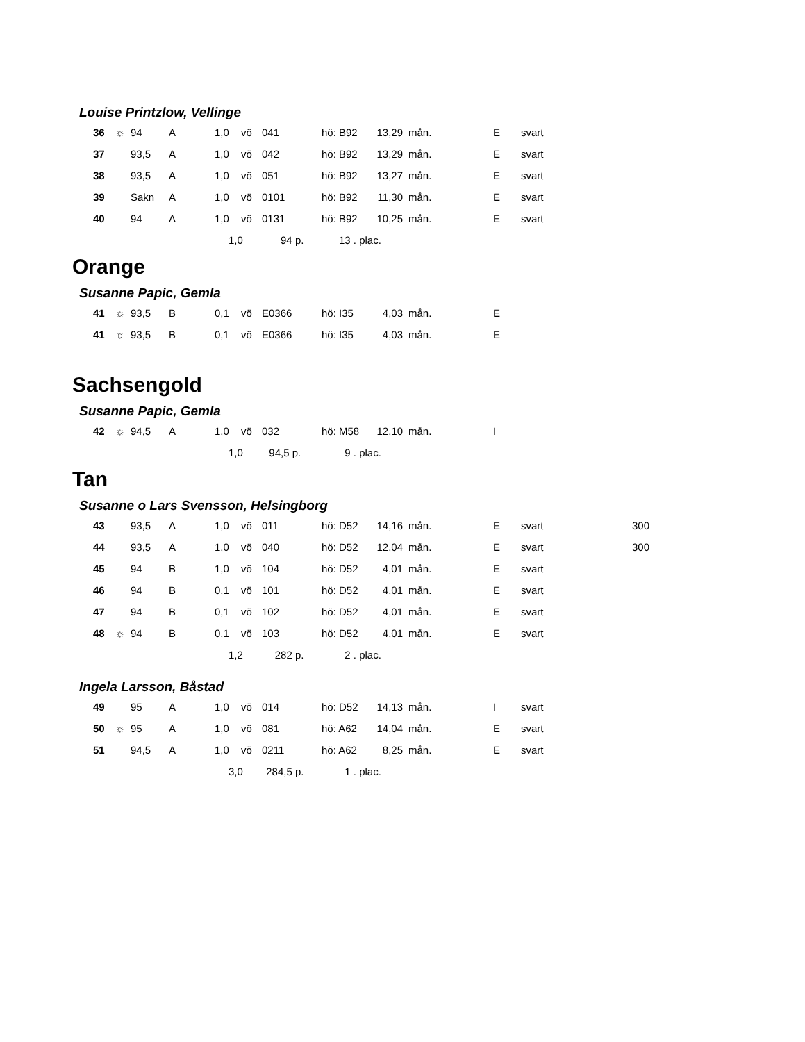Louise Printzlow, Vellinge
| 36 | ☼ | 94 | A | 1,0 | vö | 041 | hö: B92 | 13,29 | mån. | E | svart |
| 37 | | 93,5 | A | 1,0 | vö | 042 | hö: B92 | 13,29 | mån. | E | svart |
| 38 | | 93,5 | A | 1,0 | vö | 051 | hö: B92 | 13,27 | mån. | E | svart |
| 39 | | Sakn | A | 1,0 | vö | 0101 | hö: B92 | 11,30 | mån. | E | svart |
| 40 | | 94 | A | 1,0 | vö | 0131 | hö: B92 | 10,25 | mån. | E | svart |
| | | | | 1,0 94 p. | | | 13 . plac. | | | | |
Orange
Susanne Papic, Gemla
| 41 | ☼ | 93,5 | B | 0,1 | vö | E0366 | hö: I35 | 4,03 | mån. | E | |
| 41 | ☼ | 93,5 | B | 0,1 | vö | E0366 | hö: I35 | 4,03 | mån. | E | |
Sachsengold
Susanne Papic, Gemla
| 42 | ☼ | 94,5 | A | 1,0 | vö | 032 | hö: M58 | 12,10 | mån. | I | |
| | | | | 1,0 94,5 p. | | | 9 . plac. | | | | |
Tan
Susanne o Lars Svensson, Helsingborg
| 43 | | 93,5 | A | 1,0 | vö | 011 | hö: D52 | 14,16 | mån. | E | svart | 300 |
| 44 | | 93,5 | A | 1,0 | vö | 040 | hö: D52 | 12,04 | mån. | E | svart | 300 |
| 45 | | 94 | B | 1,0 | vö | 104 | hö: D52 | 4,01 | mån. | E | svart | |
| 46 | | 94 | B | 0,1 | vö | 101 | hö: D52 | 4,01 | mån. | E | svart | |
| 47 | | 94 | B | 0,1 | vö | 102 | hö: D52 | 4,01 | mån. | E | svart | |
| 48 | ☼ | 94 | B | 0,1 | vö | 103 | hö: D52 | 4,01 | mån. | E | svart | |
| | | | | 1,2 282 p. | | | 2 . plac. | | | | | |
Ingela Larsson, Båstad
| 49 | | 95 | A | 1,0 | vö | 014 | hö: D52 | 14,13 | mån. | I | svart |
| 50 | ☼ | 95 | A | 1,0 | vö | 081 | hö: A62 | 14,04 | mån. | E | svart |
| 51 | | 94,5 | A | 1,0 | vö | 0211 | hö: A62 | 8,25 | mån. | E | svart |
| | | | | 3,0 284,5 p. | | | 1 . plac. | | | | |